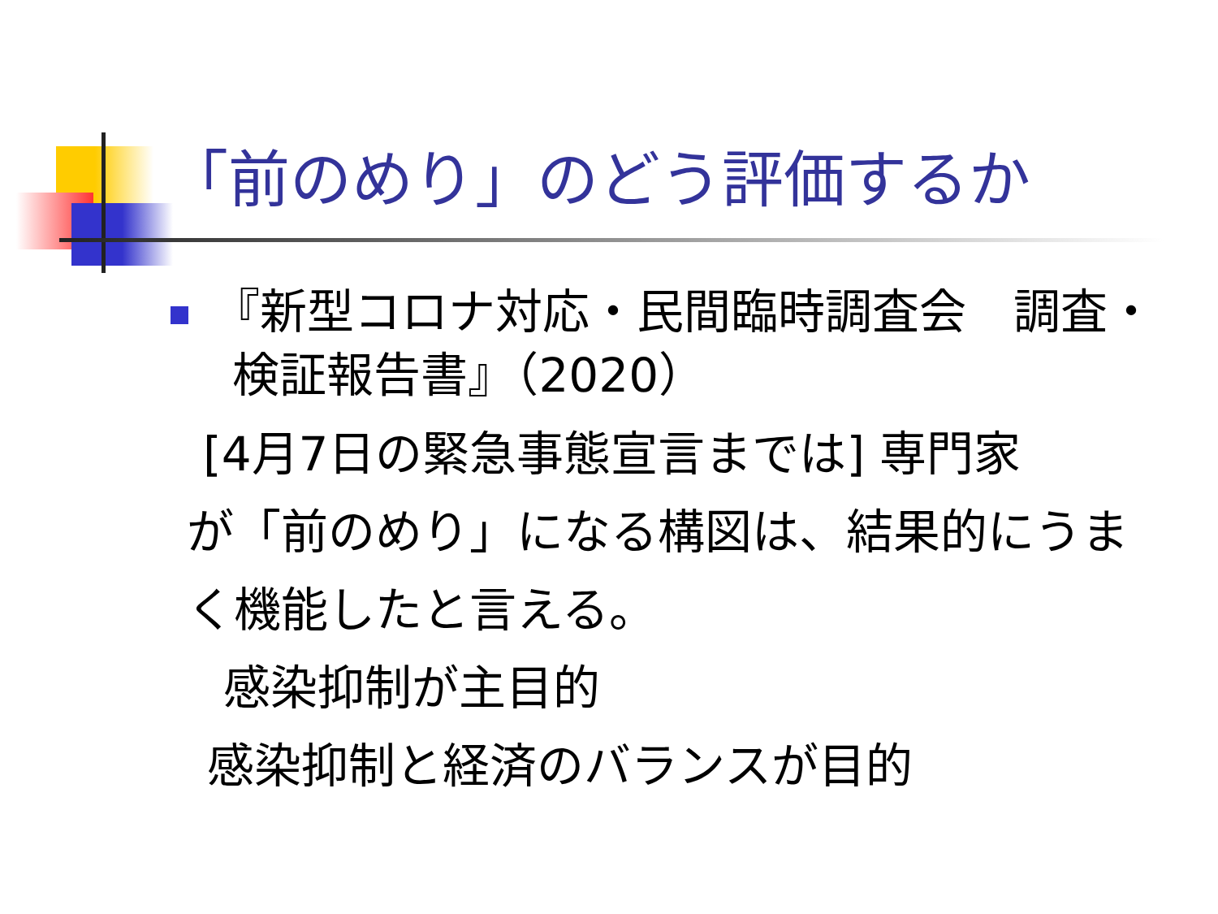「前のめり」のどう評価するか
『新型コロナ対応・民間臨時調査会　調査・
　 検証報告書』（2020）
[4月7日の緊急事態宣言までは] 専門家
が「前のめり」になる構図は、結果的にうま
く機能したと言える。
感染抑制が主目的
感染抑制と経済のバランスが目的